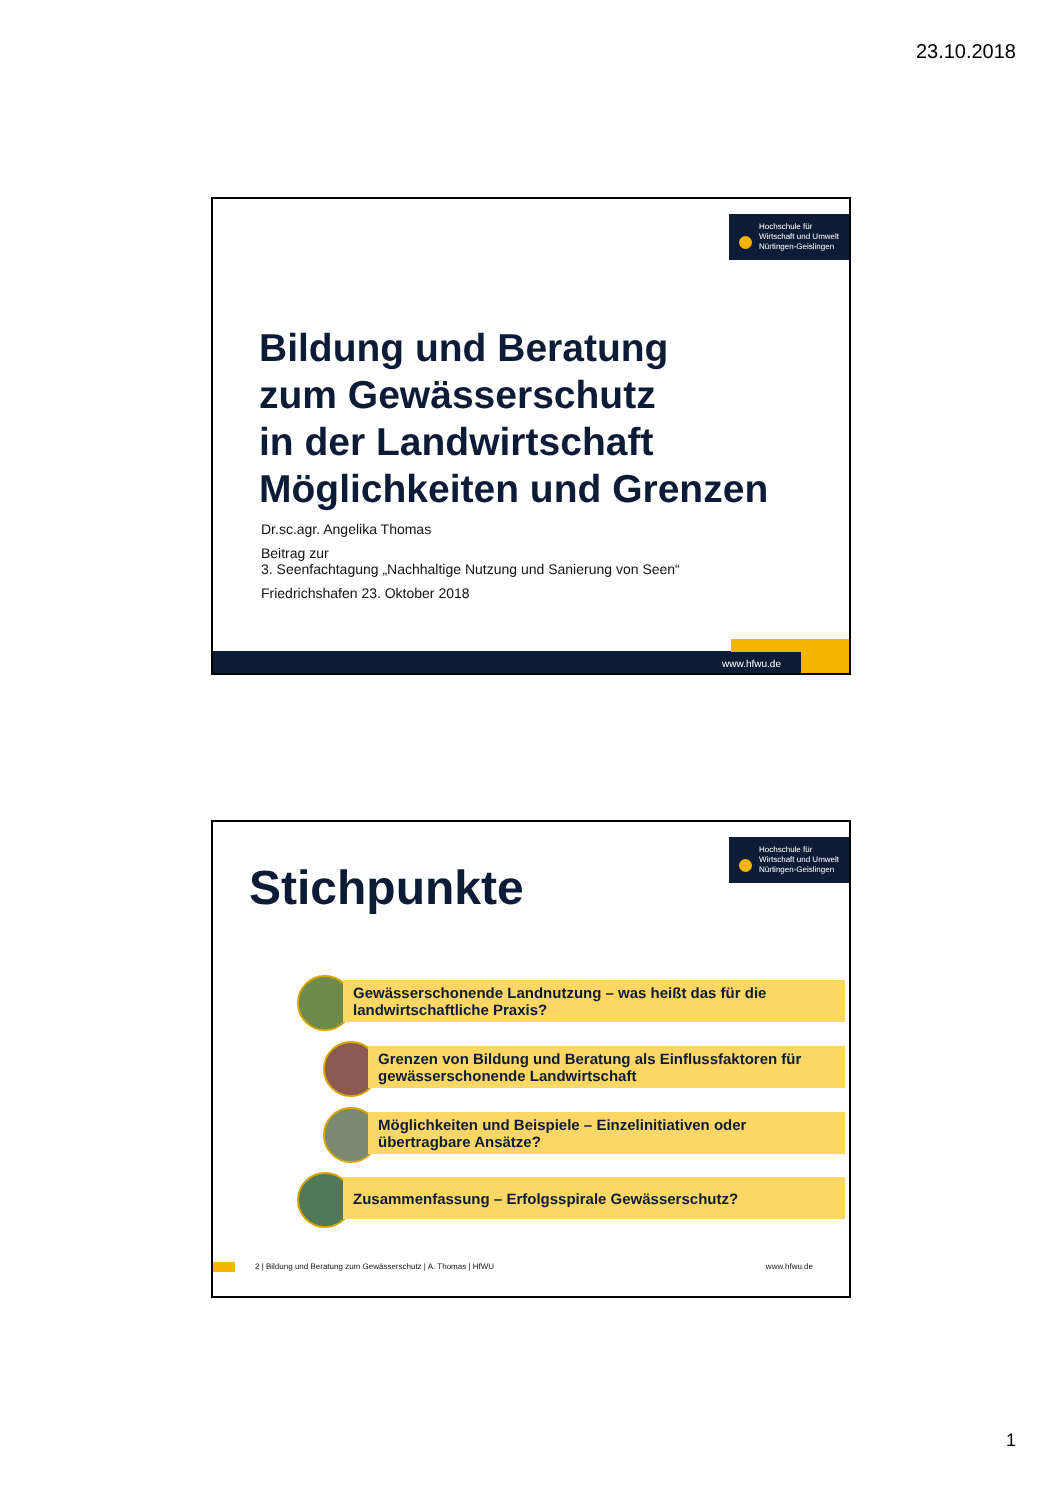23.10.2018
Hochschule für
Wirtschaft und Umwelt
Nürtingen-Geislingen
Bildung und Beratung
zum Gewässerschutz
in der Landwirtschaft
Möglichkeiten und Grenzen
Dr.sc.agr. Angelika Thomas
Beitrag zur
3. Seenfachtagung „Nachhaltige Nutzung und Sanierung von Seen“
Friedrichshafen 23. Oktober 2018
www.hfwu.de
Hochschule für
Wirtschaft und Umwelt
Nürtingen-Geislingen
Stichpunkte
Gewässerschonende Landnutzung – was heißt das für die landwirtschaftliche Praxis?
Grenzen von Bildung und Beratung als Einflussfaktoren für gewässerschonende Landwirtschaft
Möglichkeiten und Beispiele – Einzelinitiativen oder übertragbare Ansätze?
Zusammenfassung – Erfolgsspirale Gewässerschutz?
2 | Bildung und Beratung zum Gewässerschutz | A. Thomas | HfWU www.hfwu.de
1